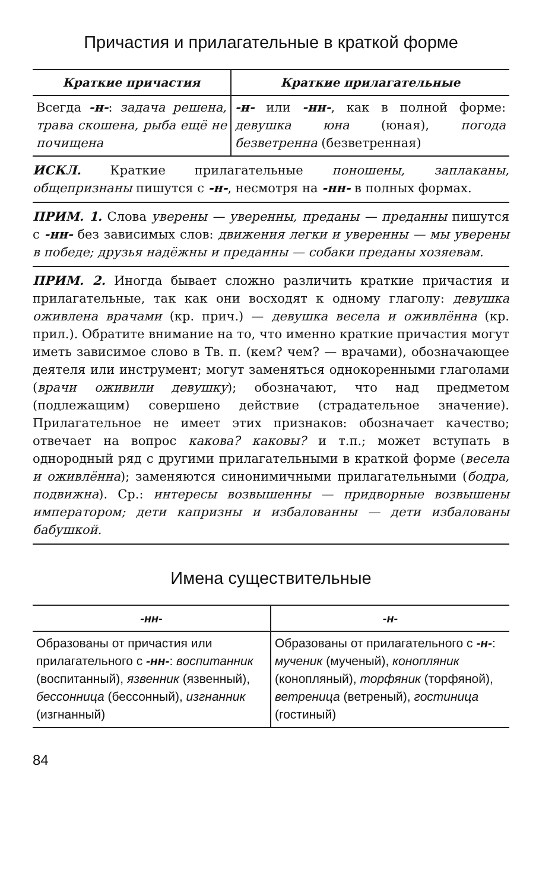Причастия и прилагательные в краткой форме
| Краткие причастия | Краткие прилагательные |
| --- | --- |
| Всегда -н- : задача решена, трава скошена, рыба ещё не почищена | -н- или -нн- , как в полной форме: девушка юна (юная), погода безветренна (безветренная) |
ИСКЛ. Краткие прилагательные поношены, заплаканы, общепризнаны пишутся с -н-, несмотря на -нн- в полных формах.
ПРИМ. 1. Слова уверены — уверенны, преданы — преданны пишутся с -нн- без зависимых слов: движения легки и уверенны — мы уверены в победе; друзья надёжны и преданны — собаки преданы хозяевам.
ПРИМ. 2. Иногда бывает сложно различить краткие причастия и прилагательные, так как они восходят к одному глаголу: девушка оживлена врачами (кр. прич.) — девушка весела и оживлённа (кр. прил.). Обратите внимание на то, что именно краткие причастия могут иметь зависимое слово в Тв. п. (кем? чем? — врачами), обозначающее деятеля или инструмент; могут заменяться однокоренными глаголами (врачи оживили девушку); обозначают, что над предметом (подлежащим) совершено действие (страдательное значение). Прилагательное не имеет этих признаков: обозначает качество; отвечает на вопрос какова? каковы? и т.п.; может вступать в однородный ряд с другими прилагательными в краткой форме (весела и оживлённа); заменяются синонимичными прилагательными (бодра, подвижна). Ср.: интересы возвышенны — придворные возвышены императором; дети капризны и избалованны — дети избалованы бабушкой.
Имена существительные
| -нн- | -н- |
| --- | --- |
| Образованы от причастия или прилагательного с -нн- : воспитанник (воспитанный), язвенник (язвенный), бессонница (бессонный), изгнанник (изгнанный) | Образованы от прилагательного с -н- : мученик (мученый), конопляник (конопляный), торфяник (торфяной), ветреница (ветреный), гостиница (гостиный) |
84